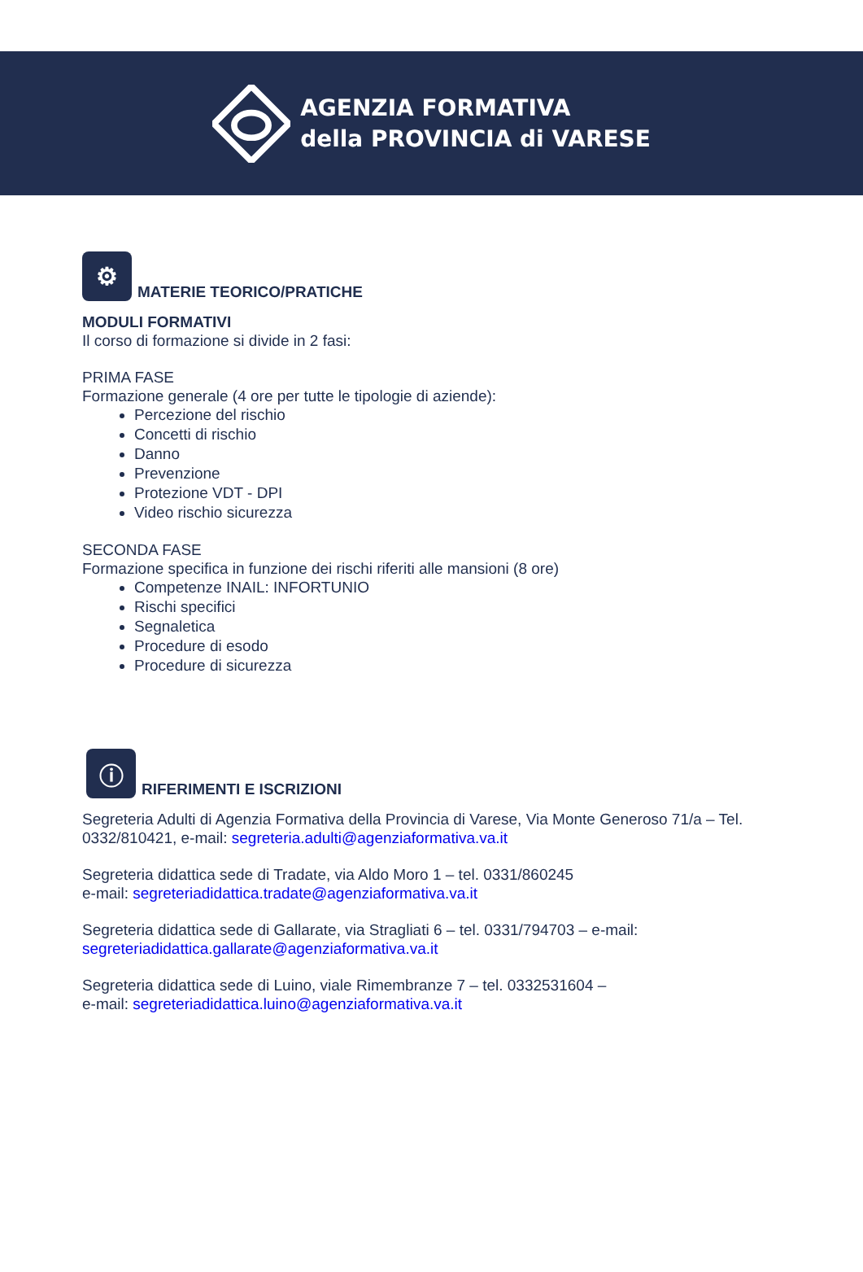AGENZIA FORMATIVA
della PROVINCIA di VARESE
⚙
MATERIE TEORICO/PRATICHE
MODULI FORMATIVI
Il corso di formazione si divide in 2 fasi:
PRIMA FASE
Formazione generale (4 ore per tutte le tipologie di aziende):
Percezione del rischio
Concetti di rischio
Danno
Prevenzione
Protezione VDT - DPI
Video rischio sicurezza
SECONDA FASE
Formazione specifica in funzione dei rischi riferiti alle mansioni (8 ore)
Competenze INAIL: INFORTUNIO
Rischi specifici
Segnaletica
Procedure di esodo
Procedure di sicurezza
ⓘ
RIFERIMENTI E ISCRIZIONI
Segreteria Adulti di Agenzia Formativa della Provincia di Varese, Via Monte Generoso 71/a – Tel. 0332/810421, e-mail: segreteria.adulti@agenziaformativa.va.it
Segreteria didattica sede di Tradate, via Aldo Moro 1 – tel. 0331/860245
e-mail: segreteriadidattica.tradate@agenziaformativa.va.it
Segreteria didattica sede di Gallarate, via Stragliati 6 – tel. 0331/794703 – e-mail:
segreteriadidattica.gallarate@agenziaformativa.va.it
Segreteria didattica sede di Luino, viale Rimembranze 7 – tel. 0332531604 –
e-mail: segreteriadidattica.luino@agenziaformativa.va.it